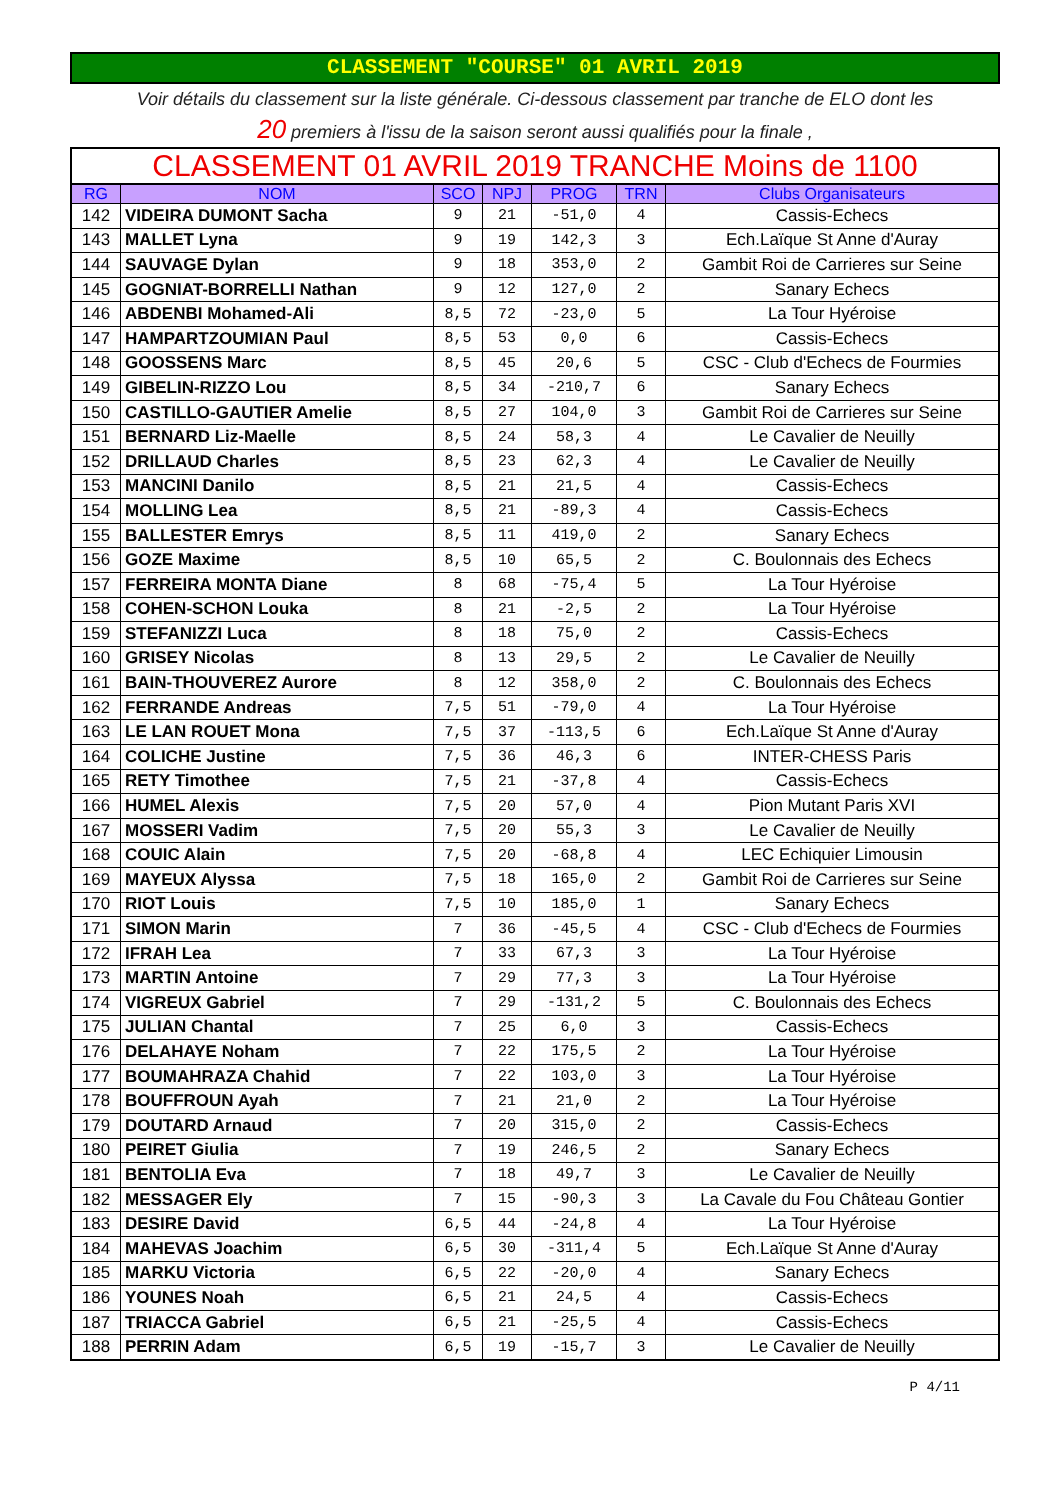CLASSEMENT "COURSE" 01 AVRIL 2019
Voir détails du classement sur la liste générale. Ci-dessous classement par tranche de ELO dont les
20 premiers à l'issu de la saison seront aussi qualifiés pour la finale ,
| CLASSEMENT 01 AVRIL 2019 TRANCHE Moins de 1100 | | | | | | |
| RG | NOM | SCO | NPJ | PROG | TRN | Clubs Organisateurs |
| 142 | VIDEIRA DUMONT Sacha | 9 | 21 | -51,0 | 4 | Cassis-Echecs |
| 143 | MALLET Lyna | 9 | 19 | 142,3 | 3 | Ech.Laïque St Anne d'Auray |
| 144 | SAUVAGE Dylan | 9 | 18 | 353,0 | 2 | Gambit Roi de Carrieres sur Seine |
| 145 | GOGNIAT-BORRELLI Nathan | 9 | 12 | 127,0 | 2 | Sanary Echecs |
| 146 | ABDENBI Mohamed-Ali | 8,5 | 72 | -23,0 | 5 | La Tour Hyéroise |
| 147 | HAMPARTZOUMIAN Paul | 8,5 | 53 | 0,0 | 6 | Cassis-Echecs |
| 148 | GOOSSENS Marc | 8,5 | 45 | 20,6 | 5 | CSC - Club d'Echecs de Fourmies |
| 149 | GIBELIN-RIZZO Lou | 8,5 | 34 | -210,7 | 6 | Sanary Echecs |
| 150 | CASTILLO-GAUTIER Amelie | 8,5 | 27 | 104,0 | 3 | Gambit Roi de Carrieres sur Seine |
| 151 | BERNARD Liz-Maelle | 8,5 | 24 | 58,3 | 4 | Le Cavalier de Neuilly |
| 152 | DRILLAUD Charles | 8,5 | 23 | 62,3 | 4 | Le Cavalier de Neuilly |
| 153 | MANCINI Danilo | 8,5 | 21 | 21,5 | 4 | Cassis-Echecs |
| 154 | MOLLING Lea | 8,5 | 21 | -89,3 | 4 | Cassis-Echecs |
| 155 | BALLESTER Emrys | 8,5 | 11 | 419,0 | 2 | Sanary Echecs |
| 156 | GOZE Maxime | 8,5 | 10 | 65,5 | 2 | C. Boulonnais des Echecs |
| 157 | FERREIRA MONTA Diane | 8 | 68 | -75,4 | 5 | La Tour Hyéroise |
| 158 | COHEN-SCHON Louka | 8 | 21 | -2,5 | 2 | La Tour Hyéroise |
| 159 | STEFANIZZI Luca | 8 | 18 | 75,0 | 2 | Cassis-Echecs |
| 160 | GRISEY Nicolas | 8 | 13 | 29,5 | 2 | Le Cavalier de Neuilly |
| 161 | BAIN-THOUVEREZ Aurore | 8 | 12 | 358,0 | 2 | C. Boulonnais des Echecs |
| 162 | FERRANDE Andreas | 7,5 | 51 | -79,0 | 4 | La Tour Hyéroise |
| 163 | LE LAN ROUET Mona | 7,5 | 37 | -113,5 | 6 | Ech.Laïque St Anne d'Auray |
| 164 | COLICHE Justine | 7,5 | 36 | 46,3 | 6 | INTER-CHESS Paris |
| 165 | RETY Timothee | 7,5 | 21 | -37,8 | 4 | Cassis-Echecs |
| 166 | HUMEL Alexis | 7,5 | 20 | 57,0 | 4 | Pion Mutant Paris XVI |
| 167 | MOSSERI Vadim | 7,5 | 20 | 55,3 | 3 | Le Cavalier de Neuilly |
| 168 | COUIC Alain | 7,5 | 20 | -68,8 | 4 | LEC Echiquier Limousin |
| 169 | MAYEUX Alyssa | 7,5 | 18 | 165,0 | 2 | Gambit Roi de Carrieres sur Seine |
| 170 | RIOT Louis | 7,5 | 10 | 185,0 | 1 | Sanary Echecs |
| 171 | SIMON Marin | 7 | 36 | -45,5 | 4 | CSC - Club d'Echecs de Fourmies |
| 172 | IFRAH Lea | 7 | 33 | 67,3 | 3 | La Tour Hyéroise |
| 173 | MARTIN Antoine | 7 | 29 | 77,3 | 3 | La Tour Hyéroise |
| 174 | VIGREUX Gabriel | 7 | 29 | -131,2 | 5 | C. Boulonnais des Echecs |
| 175 | JULIAN Chantal | 7 | 25 | 6,0 | 3 | Cassis-Echecs |
| 176 | DELAHAYE Noham | 7 | 22 | 175,5 | 2 | La Tour Hyéroise |
| 177 | BOUMAHRAZA Chahid | 7 | 22 | 103,0 | 3 | La Tour Hyéroise |
| 178 | BOUFFROUN Ayah | 7 | 21 | 21,0 | 2 | La Tour Hyéroise |
| 179 | DOUTARD Arnaud | 7 | 20 | 315,0 | 2 | Cassis-Echecs |
| 180 | PEIRET Giulia | 7 | 19 | 246,5 | 2 | Sanary Echecs |
| 181 | BENTOLIA Eva | 7 | 18 | 49,7 | 3 | Le Cavalier de Neuilly |
| 182 | MESSAGER Ely | 7 | 15 | -90,3 | 3 | La Cavale du Fou Château Gontier |
| 183 | DESIRE David | 6,5 | 44 | -24,8 | 4 | La Tour Hyéroise |
| 184 | MAHEVAS Joachim | 6,5 | 30 | -311,4 | 5 | Ech.Laïque St Anne d'Auray |
| 185 | MARKU Victoria | 6,5 | 22 | -20,0 | 4 | Sanary Echecs |
| 186 | YOUNES Noah | 6,5 | 21 | 24,5 | 4 | Cassis-Echecs |
| 187 | TRIACCA Gabriel | 6,5 | 21 | -25,5 | 4 | Cassis-Echecs |
| 188 | PERRIN Adam | 6,5 | 19 | -15,7 | 3 | Le Cavalier de Neuilly |
P 4/11